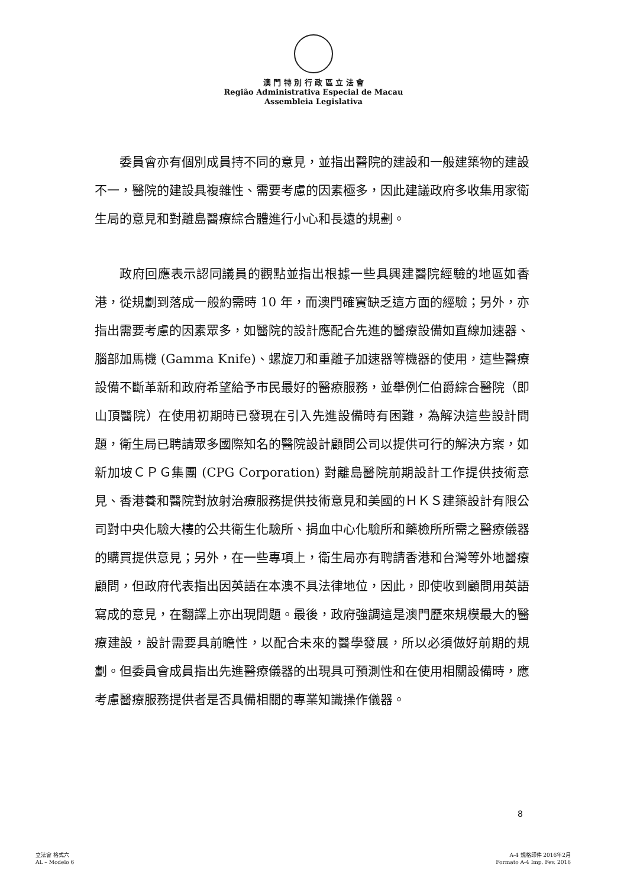澳 門 特 別 行 政 區 立 法 會
Região Administrativa Especial de Macau
Assembleia Legislativa
委員會亦有個別成員持不同的意見，並指出醫院的建設和一般建築物的建設不一，醫院的建設具複雜性、需要考慮的因素極多，因此建議政府多收集用家衛生局的意見和對離島醫療綜合體進行小心和長遠的規劃。
政府回應表示認同議員的觀點並指出根據一些具興建醫院經驗的地區如香港，從規劃到落成一般約需時 10 年，而澳門確實缺乏這方面的經驗；另外，亦指出需要考慮的因素眾多，如醫院的設計應配合先進的醫療設備如直線加速器、腦部加馬機 (Gamma Knife)、螺旋刀和重離子加速器等機器的使用，這些醫療設備不斷革新和政府希望給予市民最好的醫療服務，並舉例仁伯爵綜合醫院（即山頂醫院）在使用初期時已發現在引入先進設備時有困難，為解決這些設計問題，衛生局已聘請眾多國際知名的醫院設計顧問公司以提供可行的解決方案，如新加坡ＣＰＧ集團 (CPG Corporation) 對離島醫院前期設計工作提供技術意見、香港養和醫院對放射治療服務提供技術意見和美國的ＨＫＳ建築設計有限公司對中央化驗大樓的公共衛生化驗所、捐血中心化驗所和藥檢所所需之醫療儀器的購買提供意見；另外，在一些專項上，衛生局亦有聘請香港和台灣等外地醫療顧問，但政府代表指出因英語在本澳不具法律地位，因此，即使收到顧問用英語寫成的意見，在翻譯上亦出現問題。最後，政府強調這是澳門歷來規模最大的醫療建設，設計需要具前瞻性，以配合未來的醫學發展，所以必須做好前期的規劃。但委員會成員指出先進醫療儀器的出現具可預測性和在使用相關設備時，應考慮醫療服務提供者是否具備相關的專業知識操作儀器。
8
立法會 格式六
AL – Modelo 6
A-4 規格印件 2016年2月
Formato A-4 Imp. Fev. 2016